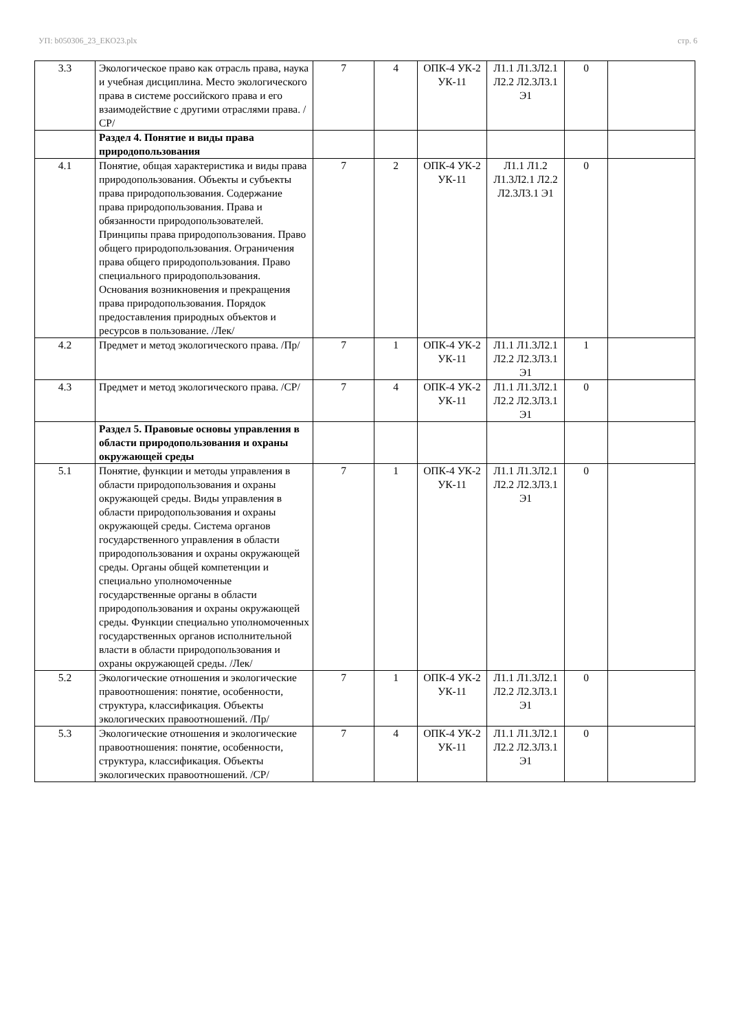УП: b050306_23_ЕКО23.plx стр. 6
| 3.3 | Экологическое право как отрасль права, наука и учебная дисциплина. Место экологического права в системе российского права и его взаимодействие с другими отраслями права. /СР/ | 7 | 4 | ОПК-4 УК-2 УК-11 | Л1.1 Л1.3Л2.1 Л2.2 Л2.3Л3.1 Э1 | 0 | |
| | Раздел 4. Понятие и виды права природопользования | | | | | | |
| 4.1 | Понятие, общая характеристика и виды права природопользования. Объекты и субъекты права природопользования. Содержание права природопользования. Права и обязанности природопользователей. Принципы права природопользования. Право общего природопользования. Ограничения права общего природопользования. Право специального природопользования. Основания возникновения и прекращения права природопользования. Порядок предоставления природных объектов и ресурсов в пользование. /Лек/ | 7 | 2 | ОПК-4 УК-2 УК-11 | Л1.1 Л1.2 Л1.3Л2.1 Л2.2 Л2.3Л3.1 Э1 | 0 | |
| 4.2 | Предмет и метод экологического права. /Пр/ | 7 | 1 | ОПК-4 УК-2 УК-11 | Л1.1 Л1.3Л2.1 Л2.2 Л2.3Л3.1 Э1 | 1 | |
| 4.3 | Предмет и метод экологического права. /СР/ | 7 | 4 | ОПК-4 УК-2 УК-11 | Л1.1 Л1.3Л2.1 Л2.2 Л2.3Л3.1 Э1 | 0 | |
| | Раздел 5. Правовые основы управления в области природопользования и охраны окружающей среды | | | | | | |
| 5.1 | Понятие, функции и методы управления в области природопользования и охраны окружающей среды. Виды управления в области природопользования и охраны окружающей среды. Система органов государственного управления в области природопользования и охраны окружающей среды. Органы общей компетенции и специально уполномоченные государственные органы в области природопользования и охраны окружающей среды. Функции специально уполномоченных государственных органов исполнительной власти в области природопользования и охраны окружающей среды. /Лек/ | 7 | 1 | ОПК-4 УК-2 УК-11 | Л1.1 Л1.3Л2.1 Л2.2 Л2.3Л3.1 Э1 | 0 | |
| 5.2 | Экологические отношения и экологические правоотношения: понятие, особенности, структура, классификация. Объекты экологических правоотношений. /Пр/ | 7 | 1 | ОПК-4 УК-2 УК-11 | Л1.1 Л1.3Л2.1 Л2.2 Л2.3Л3.1 Э1 | 0 | |
| 5.3 | Экологические отношения и экологические правоотношения: понятие, особенности, структура, классификация. Объекты экологических правоотношений. /СР/ | 7 | 4 | ОПК-4 УК-2 УК-11 | Л1.1 Л1.3Л2.1 Л2.2 Л2.3Л3.1 Э1 | 0 | |